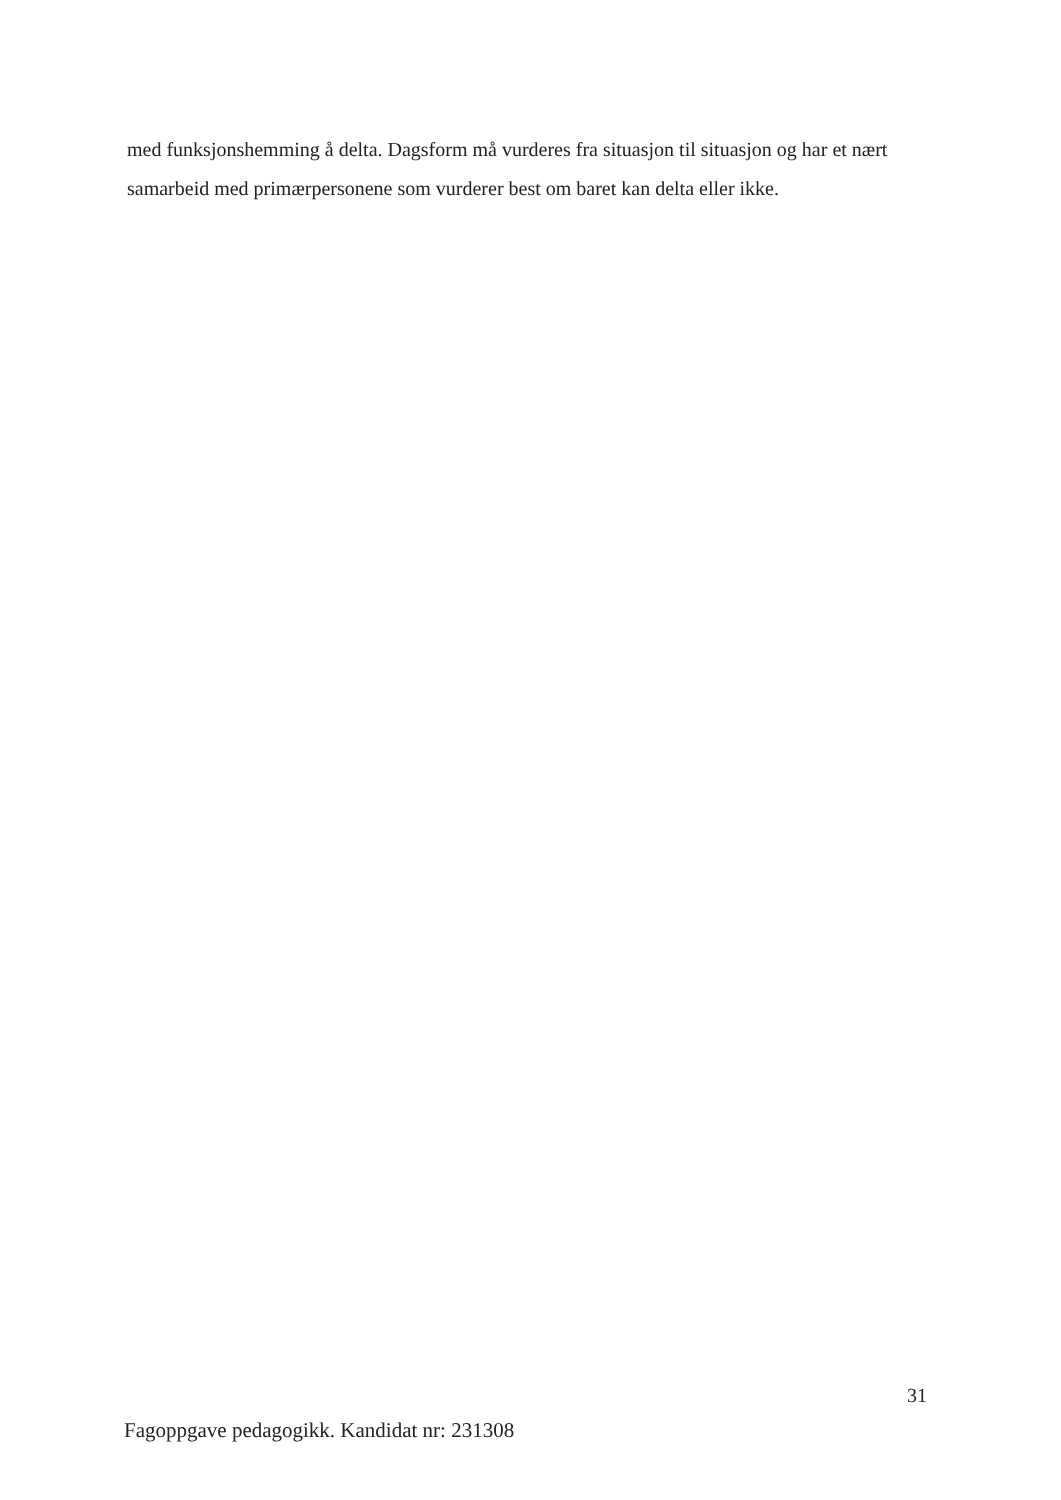med funksjonshemming å delta. Dagsform må vurderes fra situasjon til situasjon og har et nært samarbeid med primærpersonene som vurderer best om baret kan delta eller ikke.
31
Fagoppgave pedagogikk. Kandidat nr: 231308